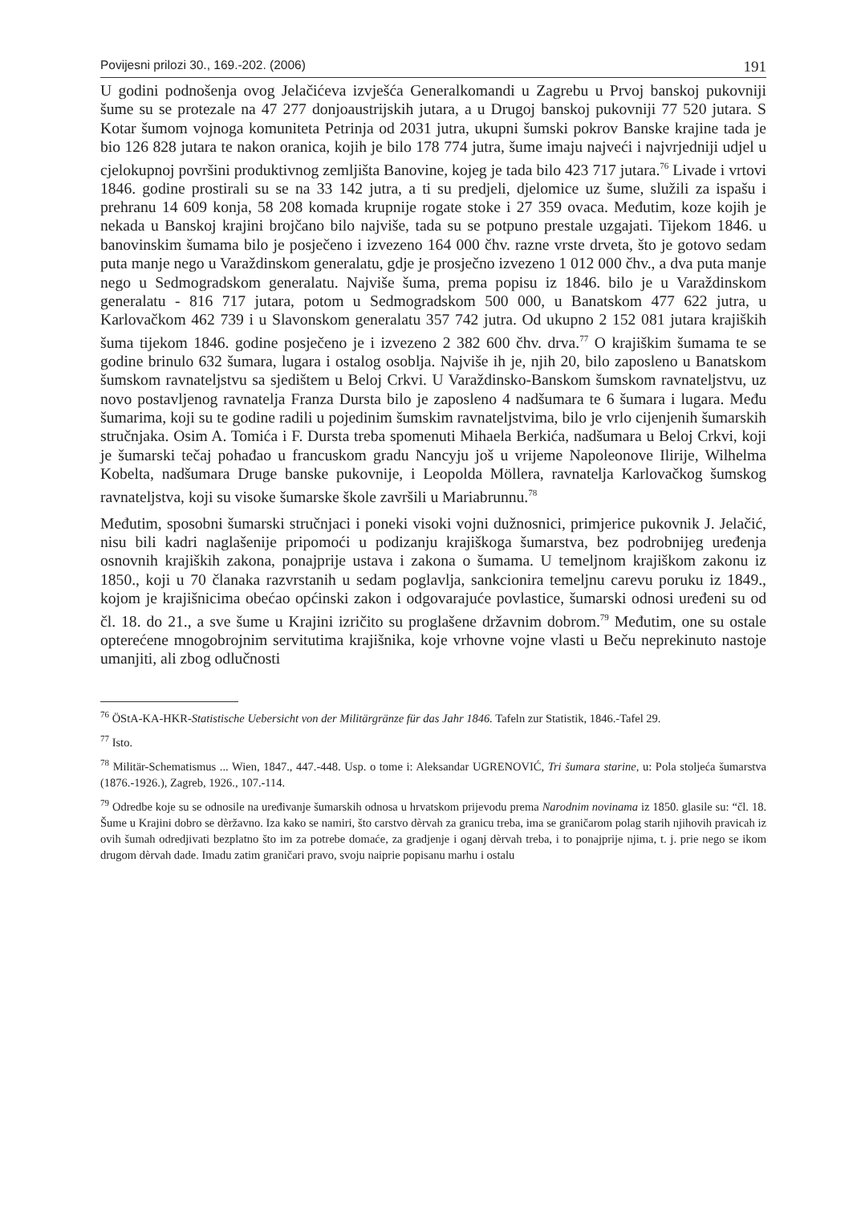Povijesni prilozi 30., 169.-202. (2006) 191
U godini podnošenja ovog Jelačićeva izvješća Generalkomandi u Zagrebu u Prvoj banskoj pukovniji šume su se protezale na 47 277 donjoaustrijskih jutara, a u Drugoj banskoj pukovniji 77 520 jutara. S Kotar šumom vojnoga komuniteta Petrinja od 2031 jutra, ukupni šumski pokrov Banske krajine tada je bio 126 828 jutara te nakon oranica, kojih je bilo 178 774 jutra, šume imaju najveći i najvrjedniji udjel u cjelokupnoj površini produktivnog zemljišta Banovine, kojeg je tada bilo 423 717 jutara.<sup>76</sup> Livade i vrtovi 1846. godine prostirali su se na 33 142 jutra, a ti su predjeli, djelomice uz šume, služili za ispašu i prehranu 14 609 konja, 58 208 komada krupnije rogate stoke i 27 359 ovaca. Međutim, koze kojih je nekada u Banskoj krajini brojčano bilo najviše, tada su se potpuno prestale uzgajati. Tijekom 1846. u banovinskim šumama bilo je posječeno i izvezeno 164 000 čhv. razne vrste drveta, što je gotovo sedam puta manje nego u Varaždinskom generalatu, gdje je prosječno izvezeno 1 012 000 čhv., a dva puta manje nego u Sedmogradskom generalatu. Najviše šuma, prema popisu iz 1846. bilo je u Varaždinskom generalatu - 816 717 jutara, potom u Sedmogradskom 500 000, u Banatskom 477 622 jutra, u Karlovačkom 462 739 i u Slavonskom generalatu 357 742 jutra. Od ukupno 2 152 081 jutara krajiških šuma tijekom 1846. godine posječeno je i izvezeno 2 382 600 čhv. drva.<sup>77</sup> O krajiškim šumama te se godine brinulo 632 šumara, lugara i ostalog osoblja. Najviše ih je, njih 20, bilo zaposleno u Banatskom šumskom ravnateljstvu sa sjedištem u Beloj Crkvi. U Varaždinsko-Banskom šumskom ravnateljstvu, uz novo postavljenog ravnatelja Franza Dursta bilo je zaposleno 4 nadšumara te 6 šumara i lugara. Među šumarima, koji su te godine radili u pojedinim šumskim ravnateljstvima, bilo je vrlo cijenjenih šumarskih stručnjaka. Osim A. Tomića i F. Dursta treba spomenuti Mihaela Berkića, nadšumara u Beloj Crkvi, koji je šumarski tečaj pohađao u francuskom gradu Nancyju još u vrijeme Napoleonove Ilirije, Wilhelma Kobelta, nadšumara Druge banske pukovnije, i Leopolda Möllera, ravnatelja Karlovačkog šumskog ravnateljstva, koji su visoke šumarske škole završili u Mariabrunnu.<sup>78</sup>
Međutim, sposobni šumarski stručnjaci i poneki visoki vojni dužnosnici, primjerice pukovnik J. Jelačić, nisu bili kadri naglašenije pripomoći u podizanju krajiškoga šumarstva, bez podrobnijeg uređenja osnovnih krajiških zakona, ponajprije ustava i zakona o šumama. U temeljnom krajiškom zakonu iz 1850., koji u 70 članaka razvrstanih u sedam poglavlja, sankcionira temeljnu carevu poruku iz 1849., kojom je krajišnicima obećao općinski zakon i odgovarajuće povlastice, šumarski odnosi uređeni su od čl. 18. do 21., a sve šume u Krajini izričito su proglašene državnim dobrom.<sup>79</sup> Međutim, one su ostale opterećene mnogobrojnim servitutima krajišnika, koje vrhovne vojne vlasti u Beču neprekinuto nastoje umanjiti, ali zbog odlučnosti
<sup>76</sup> ÖStA-KA-HKR-Statistische Uebersicht von der Militärgränze für das Jahr 1846. Tafeln zur Statistik, 1846.-Tafel 29.
<sup>77</sup> Isto.
<sup>78</sup> Militär-Schematismus ... Wien, 1847., 447.-448. Usp. o tome i: Aleksandar UGRENOVIĆ, Tri šumara starine, u: Pola stoljeća šumarstva (1876.-1926.), Zagreb, 1926., 107.-114.
<sup>79</sup> Odredbe koje su se odnosile na uređivanje šumarskih odnosa u hrvatskom prijevodu prema Narodnim novinama iz 1850. glasile su: “čl. 18. Šume u Krajini dobro se dèržavno. Iza kako se namiri, što carstvo dèrvah za granicu treba, ima se graničarom polag starih njihovih pravicah iz ovih šumah odredjivati bezplatno što im za potrebe domaće, za gradjenje i oganj dèrvah treba, i to ponajprije njima, t. j. prie nego se ikom drugom dèrvah dade. Imadu zatim graničari pravo, svoju naiprie popisanu marhu i ostalu